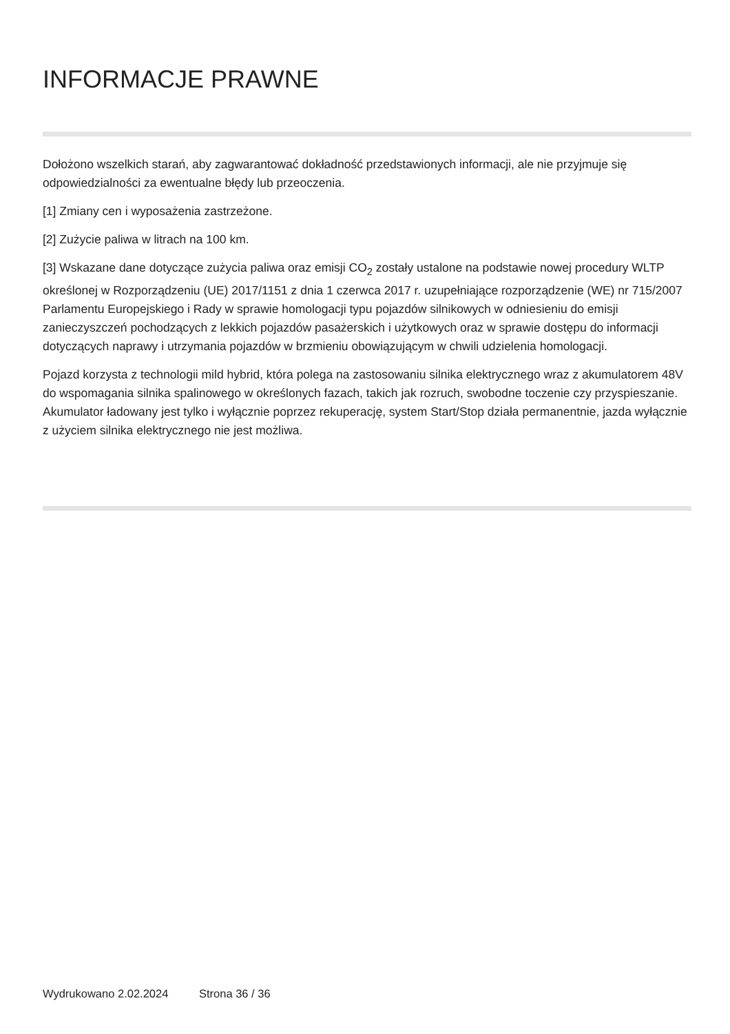INFORMACJE PRAWNE
Dołożono wszelkich starań, aby zagwarantować dokładność przedstawionych informacji, ale nie przyjmuje się odpowiedzialności za ewentualne błędy lub przeoczenia.
[1] Zmiany cen i wyposażenia zastrzeżone.
[2] Zużycie paliwa w litrach na 100 km.
[3] Wskazane dane dotyczące zużycia paliwa oraz emisji CO<sub>2</sub> zostały ustalone na podstawie nowej procedury WLTP określonej w Rozporządzeniu (UE) 2017/1151 z dnia 1 czerwca 2017 r. uzupełniające rozporządzenie (WE) nr 715/2007 Parlamentu Europejskiego i Rady w sprawie homologacji typu pojazdów silnikowych w odniesieniu do emisji zanieczyszczeń pochodzących z lekkich pojazdów pasażerskich i użytkowych oraz w sprawie dostępu do informacji dotyczących naprawy i utrzymania pojazdów w brzmieniu obowiązującym w chwili udzielenia homologacji.
Pojazd korzysta z technologii mild hybrid, która polega na zastosowaniu silnika elektrycznego wraz z akumulatorem 48V do wspomagania silnika spalinowego w określonych fazach, takich jak rozruch, swobodne toczenie czy przyspieszanie. Akumulator ładowany jest tylko i wyłącznie poprzez rekuperację, system Start/Stop działa permanentnie, jazda wyłącznie z użyciem silnika elektrycznego nie jest możliwa.
Wydrukowano 2.02.2024 Strona 36 / 36